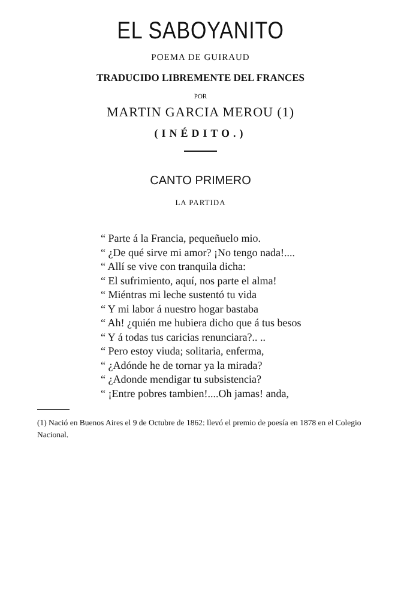EL SABOYANITO
POEMA DE GUIRAUD
TRADUCIDO LIBREMENTE DEL FRANCES
POR
MARTIN GARCIA MEROU (1)
(INÉDITO.)
CANTO PRIMERO
LA PARTIDA
“ Parte á la Francia, pequeñuelo mio.
“ ¿De qué sirve mi amor? ¡No tengo nada!....
“ Allí se vive con tranquila dicha:
“ El sufrimiento, aquí, nos parte el alma!
“ Miéntras mi leche sustentó tu vida
“ Y mi labor á nuestro hogar bastaba
“ Ah! ¿quién me hubiera dicho que á tus besos
“ Y á todas tus caricias renunciara?.. ..
“ Pero estoy viuda; solitaria, enferma,
“ ¿Adónde he de tornar ya la mirada?
“ ¿Adonde mendigar tu subsistencia?
“ ¡Entre pobres tambien!....Oh jamas! anda,
(1) Nació en Buenos Aires el 9 de Octubre de 1862: llevó el premio de poesía en 1878 en el Colegio Nacional.